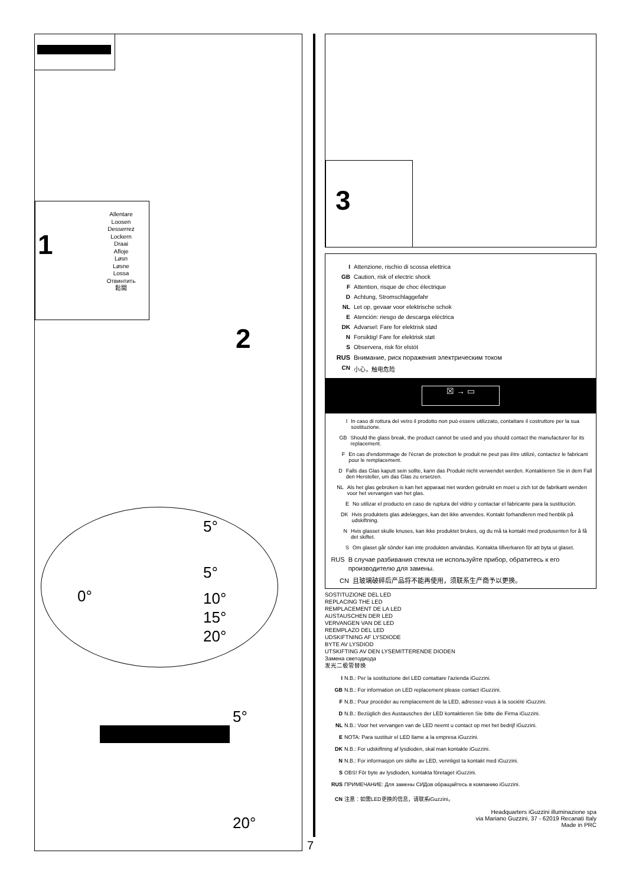1
Allentare
Loosen
Desserrez
Lockern
Draai
Afloje
Løsn
Løsne
Lossa
Отвинтить
鬆開
2
5°
5°
0° 10°
15°
20°
5°
20°
7
3
I Attenzione, rischio di scossa elettrica
GB Caution, risk of electric shock
F Attention, risque de choc électrique
D Achtung, Stromschlaggefahr
NL Let op, gevaar voor elektrische schok
E Atención: riesgo de descarga eléctrica
DK Advarsel: Fare for elektrisk stød
N Forsiktig! Fare for elektrisk støt
S Observera, risk för elstöt
RUS Внимание, риск поражения электрическим током
CN 小心，触电危险
☒ → ▭
I In caso di rottura del vetro il prodotto non può essere utilizzato, contattare il costruttore per la sua sostituzione.
GB Should the glass break, the product cannot be used and you should contact the manufacturer for its replacement.
F En cas d'endommage de l'écran de protection le produit ne peut pas être utilizé, contactez le fabricant pour le remplacement.
D Falls das Glas kaputt sein sollte, kann das Produkt nicht verwendet werden. Kontaktieren Sie in dem Fall den Hersteller, um das Glas zu ersetzen.
NL Als het glas gebroken is kan het apparaat niet worden gebruikt en moet u zich tot de fabrikant wenden voor het vervangen van het glas.
E No utilizar el producto en caso de ruptura del vidrio y contactar el fabricante para la sustitución.
DK Hvis produktets glas ødelægges, kan det ikke anvendes. Kontakt forhandleren med henblik på udskiftning.
N Hvis glasset skulle knuses, kan ikke produktet brukes, og du må ta kontakt med produsenten for å få det skiftet.
S Om glaset går sönder kan inte produkten användas. Kontakta tillverkaren för att byta ut glaset.
RUS В случае разбивания стекла не используйте прибор, обратитесь к его производителю для замены.
CN 且玻璃破碎后产品将不能再使用，须联系生产商予以更换。
SOSTITUZIONE DEL LED
REPLACING THE LED
REMPLACEMENT DE LA LED
AUSTAUSCHEN DER LED
VERVANGEN VAN DE LED
REEMPLAZO DEL LED
UDSKIFTNING AF LYSDIODE
BYTE AV LYSDIOD
UTSKIFTING AV DEN LYSEMITTERENDE DIODEN
Замена светодиода
发光二极管替换
I N.B.: Per la sostituzione del LED contattare l'azienda iGuzzini.
GB N.B.: For information on LED replacement please contact iGuzzini.
F N.B.: Pour procéder au remplacement de la LED, adressez-vous à la société iGuzzini.
D N.B.: Bezüglich des Austausches der LED kontaktieren Sie bitte die Firma iGuzzini.
NL N.B.: Voor het vervangen van de LED neemt u contact op met het bedrijf iGuzzini.
E NOTA: Para sustituir el LED llame a la empresa iGuzzini.
DK N.B.: For udskiftning af lysdioden, skal man kontakte iGuzzini.
N N.B.: For informasjon om skifte av LED, vennligst ta kontakt med iGuzzini.
S OBS! För byte av lysdioden, kontakta företaget iGuzzini.
RUS ПРИМЕЧАНИЕ: Для замены СИДов обращайтесь в компанию iGuzzini.
CN 注意：如需LED更换的信息，请联系iGuzzini。
Headquarters iGuzzini illuminazione spa
via Mariano Guzzini, 37 - 62019 Recanati Italy
Made in PRC